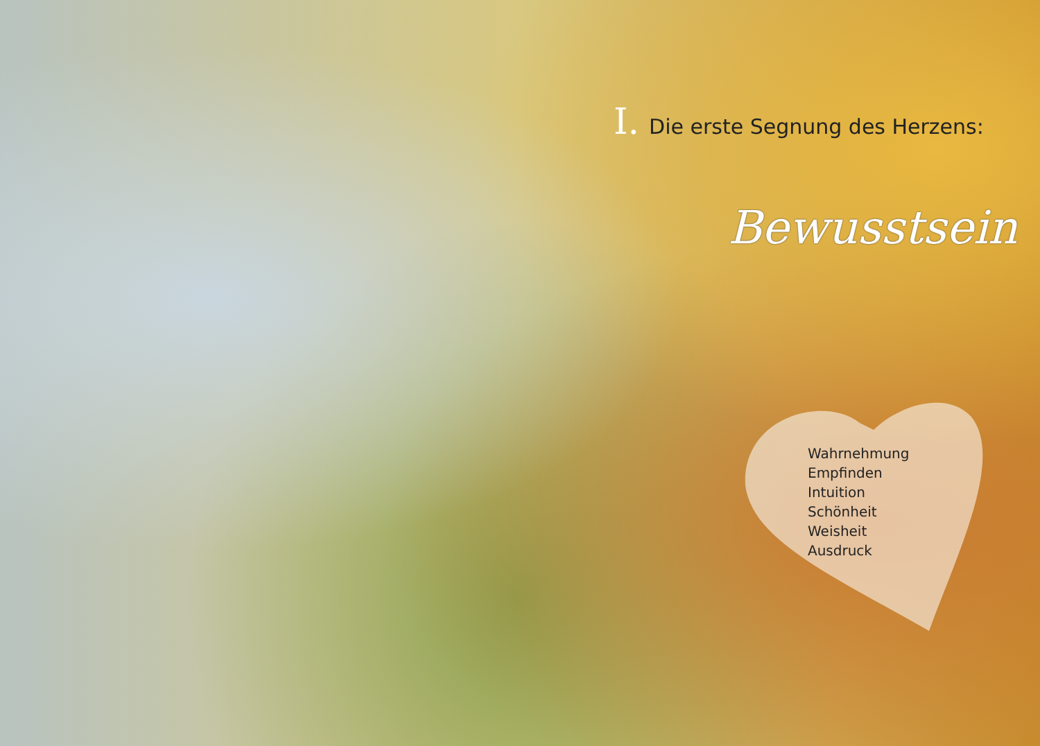I. Die erste Segnung des Herzens:
Bewusstsein
Wahrnehmung
Empfinden
Intuition
Schönheit
Weisheit
Ausdruck